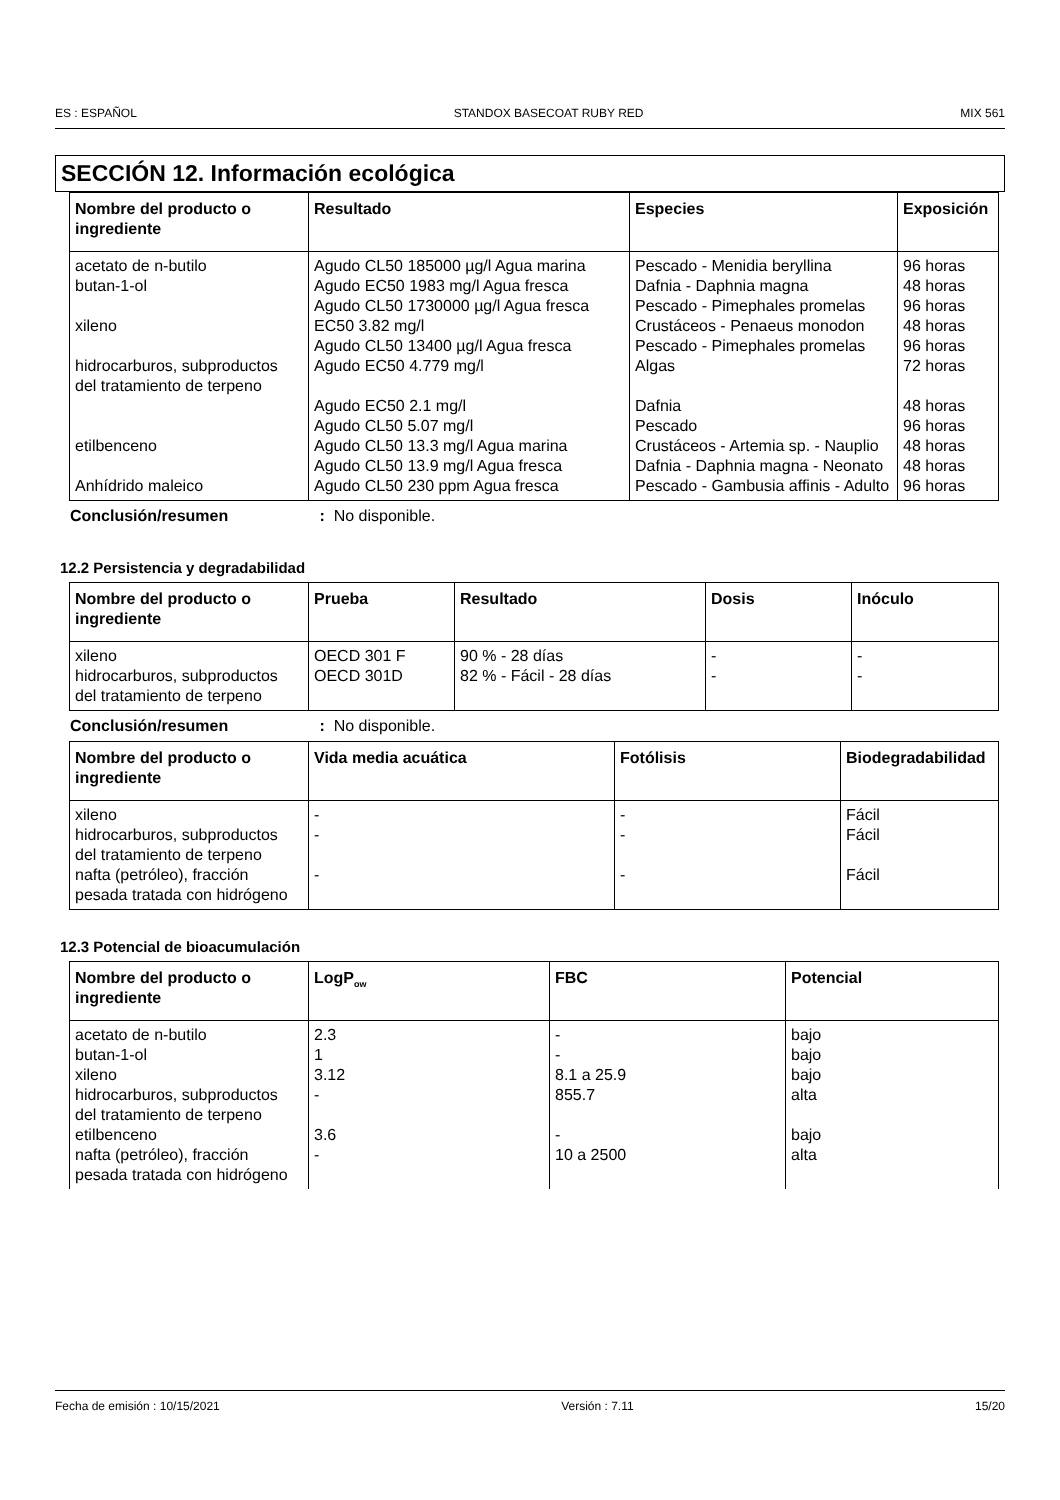ES : ESPAÑOL STANDOX BASECOAT RUBY RED MIX 561
SECCIÓN 12. Información ecológica
| Nombre del producto o ingrediente | Resultado | Especies | Exposición |
| --- | --- | --- | --- |
| acetato de n-butilo | Agudo CL50 185000 µg/l Agua marina | Pescado - Menidia beryllina | 96 horas |
| butan-1-ol | Agudo EC50 1983 mg/l Agua fresca | Dafnia - Daphnia magna | 48 horas |
| | Agudo CL50 1730000 µg/l Agua fresca | Pescado - Pimephales promelas | 96 horas |
| xileno | EC50 3.82 mg/l | Crustáceos - Penaeus monodon | 48 horas |
| | Agudo CL50 13400 µg/l Agua fresca | Pescado - Pimephales promelas | 96 horas |
| hidrocarburos, subproductos del tratamiento de terpeno | Agudo EC50 4.779 mg/l | Algas | 72 horas |
| | Agudo EC50 2.1 mg/l | Dafnia | 48 horas |
| | Agudo CL50 5.07 mg/l | Pescado | 96 horas |
| etilbenceno | Agudo CL50 13.3 mg/l Agua marina | Crustáceos - Artemia sp. - Nauplio | 48 horas |
| | Agudo CL50 13.9 mg/l Agua fresca | Dafnia - Daphnia magna - Neonato | 48 horas |
| Anhídrido maleico | Agudo CL50 230 ppm Agua fresca | Pescado - Gambusia affinis - Adulto | 96 horas |
Conclusión/resumen : No disponible.
12.2 Persistencia y degradabilidad
| Nombre del producto o ingrediente | Prueba | Resultado | Dosis | Inóculo |
| --- | --- | --- | --- | --- |
| xileno | OECD 301 F | 90 % - 28 días | - | - |
| hidrocarburos, subproductos del tratamiento de terpeno | OECD 301D | 82 % - Fácil - 28 días | - | - |
Conclusión/resumen : No disponible.
| Nombre del producto o ingrediente | Vida media acuática | Fotólisis | Biodegradabilidad |
| --- | --- | --- | --- |
| xileno | - | - | Fácil |
| hidrocarburos, subproductos del tratamiento de terpeno | - | - | Fácil |
| nafta (petróleo), fracción pesada tratada con hidrógeno | - | - | Fácil |
12.3 Potencial de bioacumulación
| Nombre del producto o ingrediente | LogP<sub>ow</sub> | FBC | Potencial |
| --- | --- | --- | --- |
| acetato de n-butilo | 2.3 | - | bajo |
| butan-1-ol | 1 | - | bajo |
| xileno | 3.12 | 8.1 a 25.9 | bajo |
| hidrocarburos, subproductos del tratamiento de terpeno | - | 855.7 | alta |
| etilbenceno | 3.6 | - | bajo |
| nafta (petróleo), fracción pesada tratada con hidrógeno | - | 10 a 2500 | alta |
Fecha de emisión : 10/15/2021 Versión : 7.11 15/20